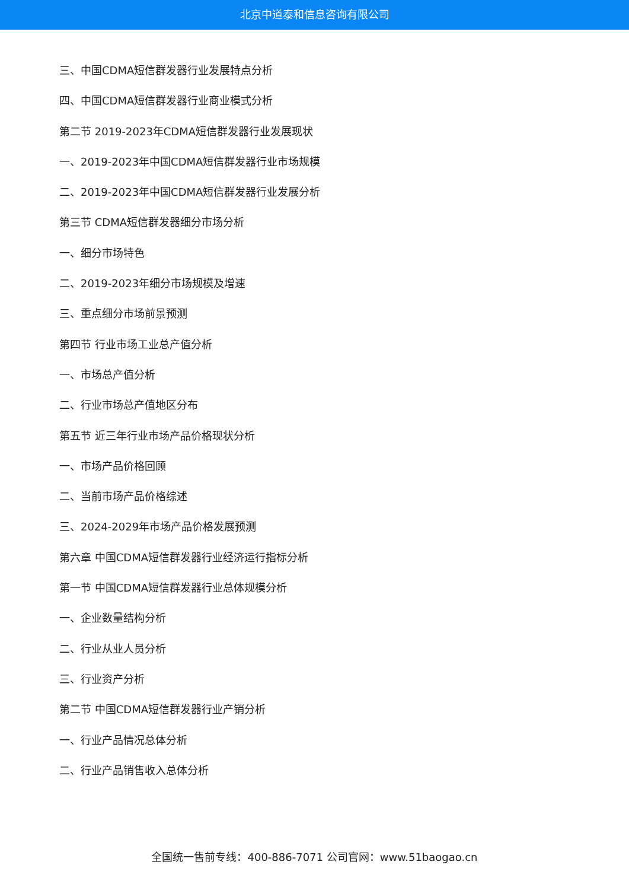北京中道泰和信息咨询有限公司
三、中国CDMA短信群发器行业发展特点分析
四、中国CDMA短信群发器行业商业模式分析
第二节 2019-2023年CDMA短信群发器行业发展现状
一、2019-2023年中国CDMA短信群发器行业市场规模
二、2019-2023年中国CDMA短信群发器行业发展分析
第三节 CDMA短信群发器细分市场分析
一、细分市场特色
二、2019-2023年细分市场规模及增速
三、重点细分市场前景预测
第四节 行业市场工业总产值分析
一、市场总产值分析
二、行业市场总产值地区分布
第五节 近三年行业市场产品价格现状分析
一、市场产品价格回顾
二、当前市场产品价格综述
三、2024-2029年市场产品价格发展预测
第六章 中国CDMA短信群发器行业经济运行指标分析
第一节 中国CDMA短信群发器行业总体规模分析
一、企业数量结构分析
二、行业从业人员分析
三、行业资产分析
第二节 中国CDMA短信群发器行业产销分析
一、行业产品情况总体分析
二、行业产品销售收入总体分析
全国统一售前专线：400-886-7071 公司官网：www.51baogao.cn